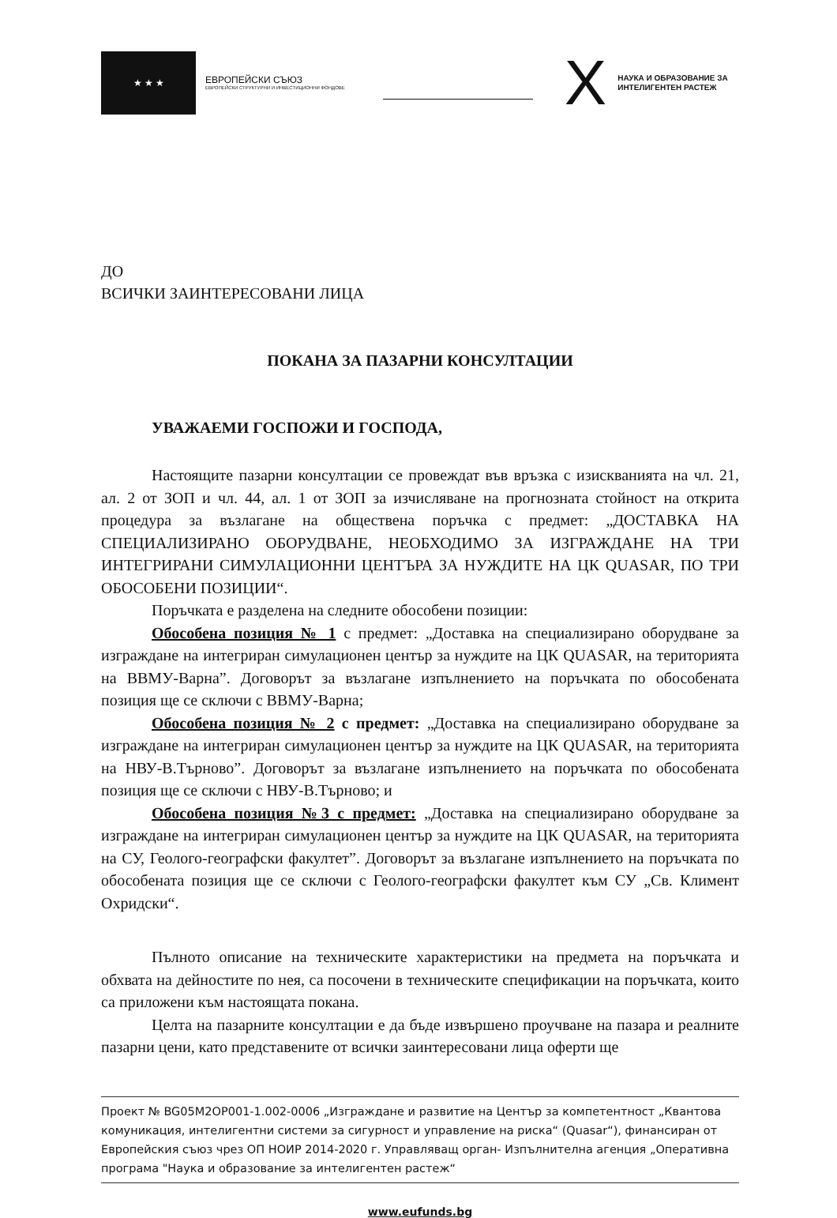★ ★ ★
ЕВРОПЕЙСКИ СЪЮЗ
ЕВРОПЕЙСКИ СТРУКТУРНИ И ИНВЕСТИЦИОННИ ФОНДОВЕ
X
НАУКА И ОБРАЗОВАНИЕ ЗА
ИНТЕЛИГЕНТЕН РАСТЕЖ
ДО
ВСИЧКИ ЗАИНТЕРЕСОВАНИ ЛИЦА
ПОКАНА ЗА ПАЗАРНИ КОНСУЛТАЦИИ
УВАЖАЕМИ ГОСПОЖИ И ГОСПОДА,
Настоящите пазарни консултации се провеждат във връзка с изискванията на чл. 21, ал. 2 от ЗОП и чл. 44, ал. 1 от ЗОП за изчисляване на прогнозната стойност на открита процедура за възлагане на обществена поръчка с предмет: „ДОСТАВКА НА СПЕЦИАЛИЗИРАНО ОБОРУДВАНЕ, НЕОБХОДИМО ЗА ИЗГРАЖДАНЕ НА ТРИ ИНТЕГРИРАНИ СИМУЛАЦИОННИ ЦЕНТЪРА ЗА НУЖДИТЕ НА ЦК QUASAR, ПО ТРИ ОБОСОБЕНИ ПОЗИЦИИ“.
Поръчката е разделена на следните обособени позиции:
Обособена позиция № 1 с предмет: „Доставка на специализирано оборудване за изграждане на интегриран симулационен център за нуждите на ЦК QUASAR, на територията на ВВМУ-Варна”. Договорът за възлагане изпълнението на поръчката по обособената позиция ще се сключи с ВВМУ-Варна;
Обособена позиция № 2 с предмет: „Доставка на специализирано оборудване за изграждане на интегриран симулационен център за нуждите на ЦК QUASAR, на територията на НВУ-В.Търново”. Договорът за възлагане изпълнението на поръчката по обособената позиция ще се сключи с НВУ-В.Търново; и
Обособена позиция №3 с предмет: „Доставка на специализирано оборудване за изграждане на интегриран симулационен център за нуждите на ЦК QUASAR, на територията на СУ, Геолого-географски факултет”. Договорът за възлагане изпълнението на поръчката по обособената позиция ще се сключи с Геолого-географски факултет към СУ „Св. Климент Охридски“.
Пълното описание на техническите характеристики на предмета на поръчката и обхвата на дейностите по нея, са посочени в техническите спецификации на поръчката, които са приложени към настоящата покана.
Целта на пазарните консултации е да бъде извършено проучване на пазара и реалните пазарни цени, като представените от всички заинтересовани лица оферти ще
Проект № BG05M2OP001-1.002-0006 „Изграждане и развитие на Център за компетентност „Квантова комуникация, интелигентни системи за сигурност и управление на риска“ (Quasar“), финансиран от Европейския съюз чрез ОП НОИР 2014-2020 г. Управляващ орган- Изпълнителна агенция „Оперативна програма "Наука и образование за интелигентен растеж“
www.eufunds.bg